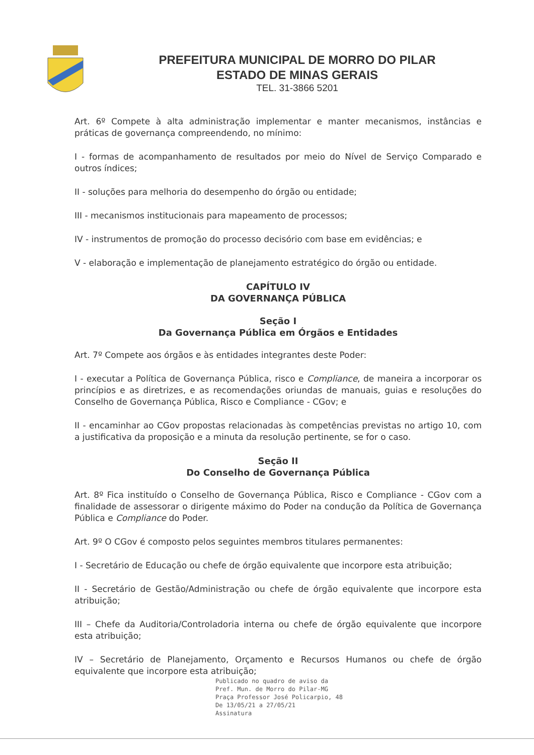PREFEITURA MUNICIPAL DE MORRO DO PILAR
ESTADO DE MINAS GERAIS
TEL. 31-3866 5201
Art. 6º Compete à alta administração implementar e manter mecanismos, instâncias e práticas de governança compreendendo, no mínimo:
I - formas de acompanhamento de resultados por meio do Nível de Serviço Comparado e outros índices;
II - soluções para melhoria do desempenho do órgão ou entidade;
III - mecanismos institucionais para mapeamento de processos;
IV - instrumentos de promoção do processo decisório com base em evidências; e
V - elaboração e implementação de planejamento estratégico do órgão ou entidade.
CAPÍTULO IV
DA GOVERNANÇA PÚBLICA
Seção I
Da Governança Pública em Órgãos e Entidades
Art. 7º Compete aos órgãos e às entidades integrantes deste Poder:
I - executar a Política de Governança Pública, risco e Compliance, de maneira a incorporar os princípios e as diretrizes, e as recomendações oriundas de manuais, guias e resoluções do Conselho de Governança Pública, Risco e Compliance - CGov; e
II - encaminhar ao CGov propostas relacionadas às competências previstas no artigo 10, com a justificativa da proposição e a minuta da resolução pertinente, se for o caso.
Seção II
Do Conselho de Governança Pública
Art. 8º Fica instituído o Conselho de Governança Pública, Risco e Compliance - CGov com a finalidade de assessorar o dirigente máximo do Poder na condução da Política de Governança Pública e Compliance do Poder.
Art. 9º O CGov é composto pelos seguintes membros titulares permanentes:
I - Secretário de Educação ou chefe de órgão equivalente que incorpore esta atribuição;
II - Secretário de Gestão/Administração ou chefe de órgão equivalente que incorpore esta atribuição;
III – Chefe da Auditoria/Controladoria interna ou chefe de órgão equivalente que incorpore esta atribuição;
IV – Secretário de Planejamento, Orçamento e Recursos Humanos ou chefe de órgão equivalente que incorpore esta atribuição;
Publicado no quadro de aviso da
Pref. Mun. de Morro do Pilar-MG
Praça Professor José Policarpio, 48
De 13/05/21 a 27/05/21
Assinatura